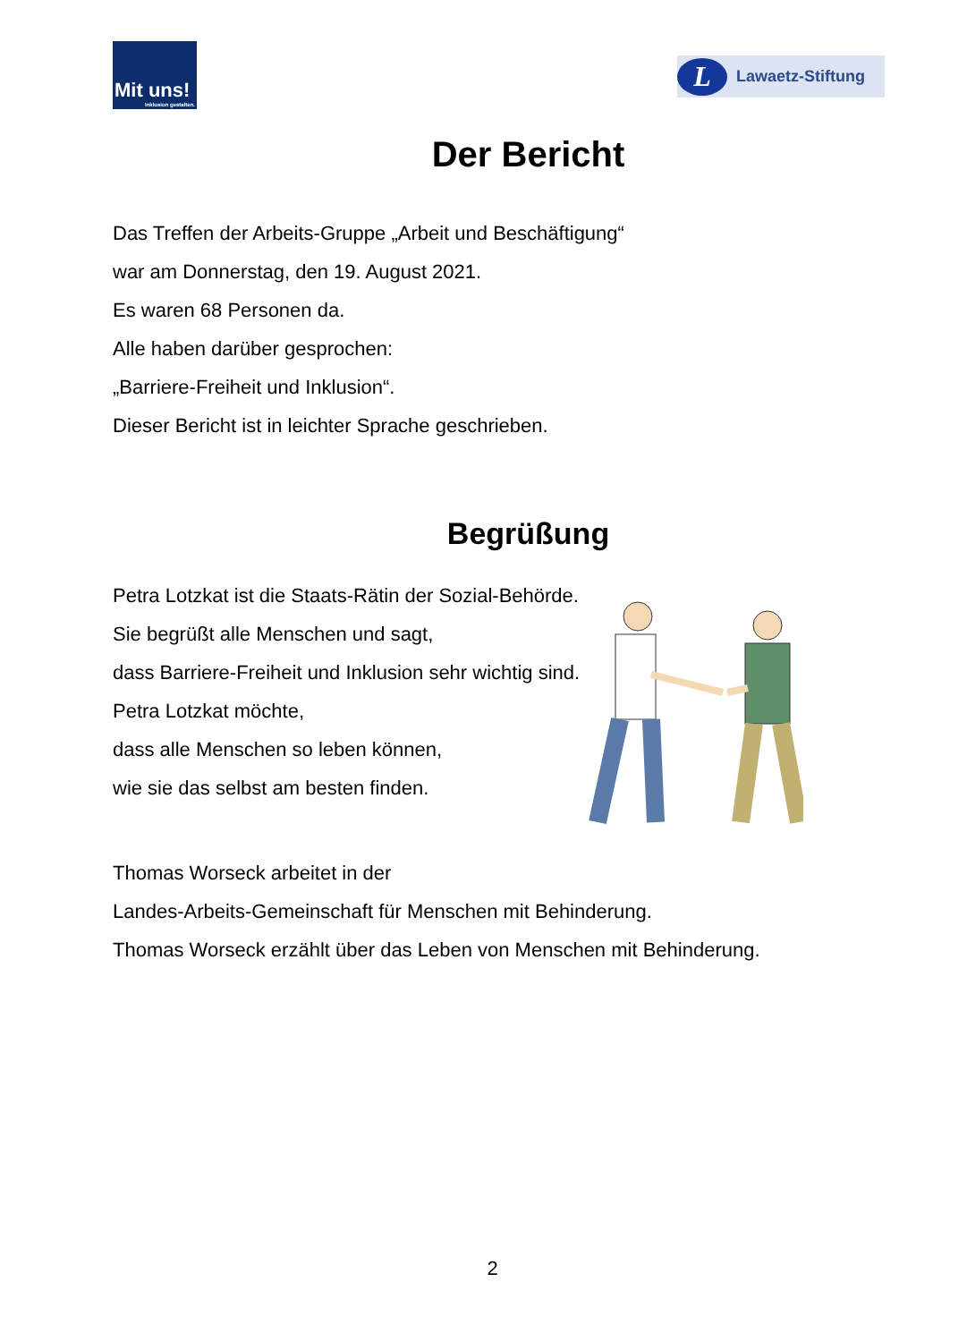Mit uns!
Inklusion gestalten.
L Lawaetz-Stiftung
Der Bericht
Das Treffen der Arbeits-Gruppe „Arbeit und Beschäftigung“
war am Donnerstag, den 19. August 2021.
Es waren 68 Personen da.
Alle haben darüber gesprochen:
„Barriere-Freiheit und Inklusion“.
Dieser Bericht ist in leichter Sprache geschrieben.
Begrüßung
Petra Lotzkat ist die Staats-Rätin der Sozial-Behörde.
Sie begrüßt alle Menschen und sagt,
dass Barriere-Freiheit und Inklusion sehr wichtig sind.
Petra Lotzkat möchte,
dass alle Menschen so leben können,
wie sie das selbst am besten finden.
Thomas Worseck arbeitet in der
Landes-Arbeits-Gemeinschaft für Menschen mit Behinderung.
Thomas Worseck erzählt über das Leben von Menschen mit Behinderung.
2